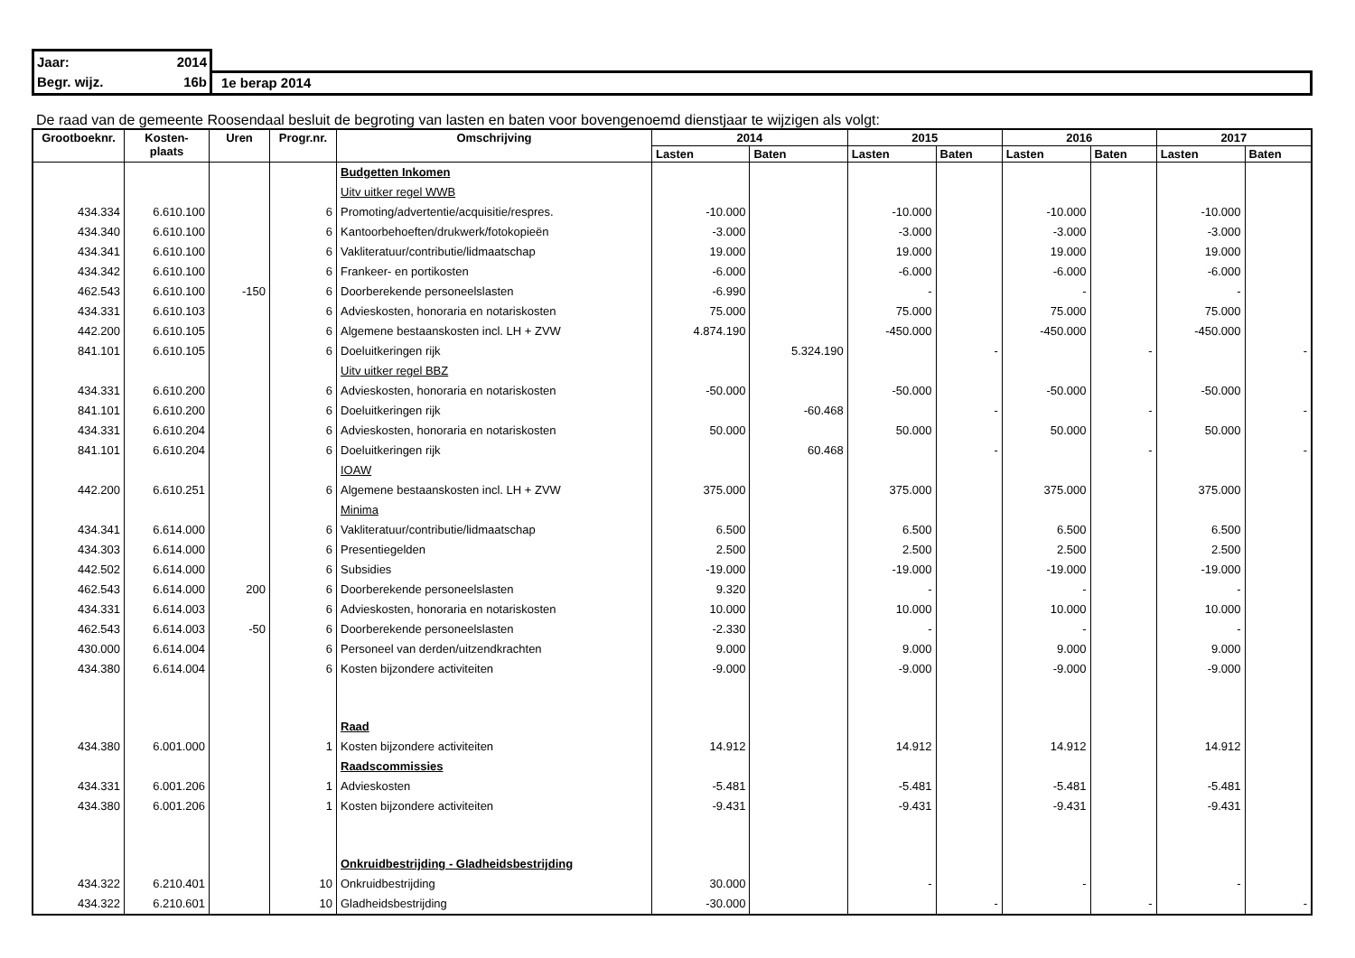| Jaar: | 2014 | |
| Begr. wijz. | 16b | 1e berap 2014 |
De raad van de gemeente Roosendaal besluit de begroting van lasten en baten voor bovengenoemd dienstjaar te wijzigen als volgt:
| Grootboeknr. | Kosten- plaats | Uren | Progr.nr. | Omschrijving | 2014 | | 2015 | | 2016 | | 2017 | |
| --- | --- | --- | --- | --- | --- | --- | --- | --- | --- | --- | --- | --- |
| | | | | | Lasten | Baten | Lasten | Baten | Lasten | Baten | Lasten | Baten |
| | | | | Budgetten Inkomen | | | | | | | | |
| | | | | Uitv uitker regel WWB | | | | | | | | |
| 434.334 | 6.610.100 | | 6 | Promoting/advertentie/acquisitie/respres. | -10.000 | | -10.000 | | -10.000 | | -10.000 | |
| 434.340 | 6.610.100 | | 6 | Kantoorbehoeften/drukwerk/fotokopieën | -3.000 | | -3.000 | | -3.000 | | -3.000 | |
| 434.341 | 6.610.100 | | 6 | Vakliteratuur/contributie/lidmaatschap | 19.000 | | 19.000 | | 19.000 | | 19.000 | |
| 434.342 | 6.610.100 | | 6 | Frankeer- en portikosten | -6.000 | | -6.000 | | -6.000 | | -6.000 | |
| 462.543 | 6.610.100 | -150 | 6 | Doorberekende personeelslasten | -6.990 | | - | | - | | - | |
| 434.331 | 6.610.103 | | 6 | Advieskosten, honoraria en notariskosten | 75.000 | | 75.000 | | 75.000 | | 75.000 | |
| 442.200 | 6.610.105 | | 6 | Algemene bestaanskosten incl. LH + ZVW | 4.874.190 | | -450.000 | | -450.000 | | -450.000 | |
| 841.101 | 6.610.105 | | 6 | Doeluitkeringen rijk | | 5.324.190 | | - | | - | | - |
| | | | | Uitv uitker regel BBZ | | | | | | | | |
| 434.331 | 6.610.200 | | 6 | Advieskosten, honoraria en notariskosten | -50.000 | | -50.000 | | -50.000 | | -50.000 | |
| 841.101 | 6.610.200 | | 6 | Doeluitkeringen rijk | | -60.468 | | - | | - | | - |
| 434.331 | 6.610.204 | | 6 | Advieskosten, honoraria en notariskosten | 50.000 | | 50.000 | | 50.000 | | 50.000 | |
| 841.101 | 6.610.204 | | 6 | Doeluitkeringen rijk | | 60.468 | | - | | - | | - |
| | | | | IOAW | | | | | | | | |
| 442.200 | 6.610.251 | | 6 | Algemene bestaanskosten incl. LH + ZVW | 375.000 | | 375.000 | | 375.000 | | 375.000 | |
| | | | | Minima | | | | | | | | |
| 434.341 | 6.614.000 | | 6 | Vakliteratuur/contributie/lidmaatschap | 6.500 | | 6.500 | | 6.500 | | 6.500 | |
| 434.303 | 6.614.000 | | 6 | Presentiegelden | 2.500 | | 2.500 | | 2.500 | | 2.500 | |
| 442.502 | 6.614.000 | | 6 | Subsidies | -19.000 | | -19.000 | | -19.000 | | -19.000 | |
| 462.543 | 6.614.000 | 200 | 6 | Doorberekende personeelslasten | 9.320 | | - | | - | | - | |
| 434.331 | 6.614.003 | | 6 | Advieskosten, honoraria en notariskosten | 10.000 | | 10.000 | | 10.000 | | 10.000 | |
| 462.543 | 6.614.003 | -50 | 6 | Doorberekende personeelslasten | -2.330 | | - | | - | | - | |
| 430.000 | 6.614.004 | | 6 | Personeel van derden/uitzendkrachten | 9.000 | | 9.000 | | 9.000 | | 9.000 | |
| 434.380 | 6.614.004 | | 6 | Kosten bijzondere activiteiten | -9.000 | | -9.000 | | -9.000 | | -9.000 | |
| | | | | Raad | | | | | | | | |
| 434.380 | 6.001.000 | | 1 | Kosten bijzondere activiteiten | 14.912 | | 14.912 | | 14.912 | | 14.912 | |
| | | | | Raadscommissies | | | | | | | | |
| 434.331 | 6.001.206 | | 1 | Advieskosten | -5.481 | | -5.481 | | -5.481 | | -5.481 | |
| 434.380 | 6.001.206 | | 1 | Kosten bijzondere activiteiten | -9.431 | | -9.431 | | -9.431 | | -9.431 | |
| | | | | Onkruidbestrijding - Gladheidsbestrijding | | | | | | | | |
| 434.322 | 6.210.401 | | 10 | Onkruidbestrijding | 30.000 | | - | | - | | - | |
| 434.322 | 6.210.601 | | 10 | Gladheidsbestrijding | -30.000 | | | - | | - | | - |